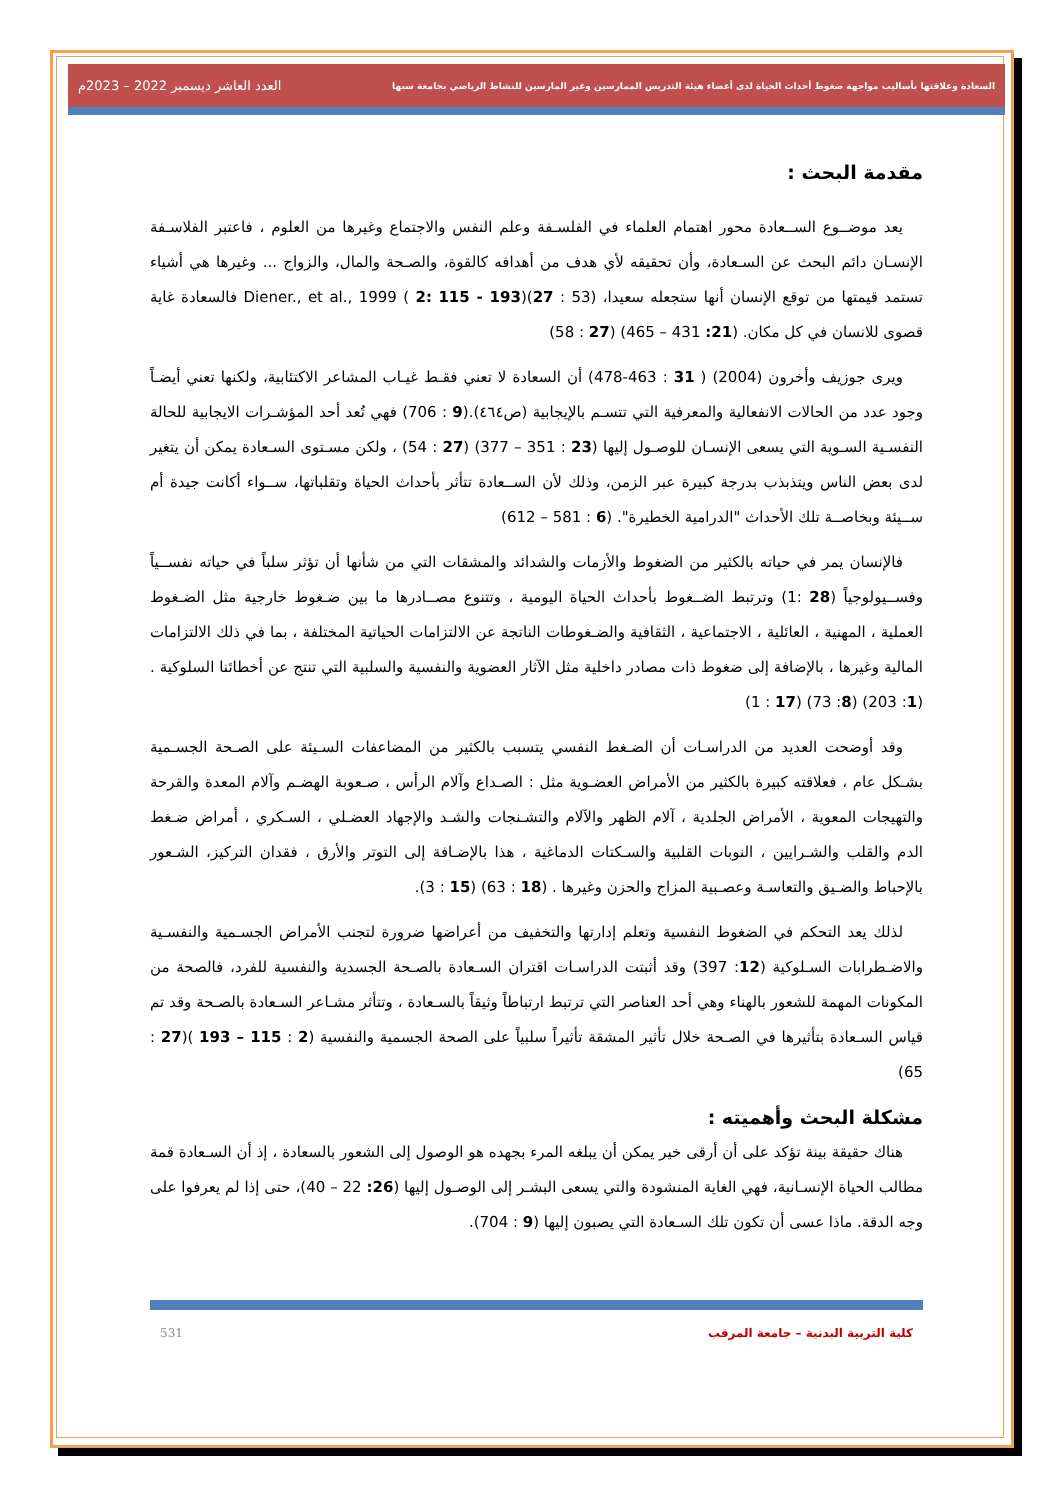السعادة وعلاقتها بأساليب مواجهة ضغوط أحداث الحياة لدى أعضاء هيئة التدريس الممارسين وغير المارسين للنشاط الرياضي بجامعة سبها العدد العاشر ديسمبر 2022 – 2023م
مقدمة البحث :
يعد موضــوع الســعادة محور اهتمام العلماء في الفلسـفة وعلم النفس والاجتماع وغيرها من العلوم ، فاعتبر الفلاسـفة الإنسـان دائم البحث عن السـعادة، وأن تحقيقه لأي هدف من أهدافه كالقوة، والصـحة والمال، والزواج ... وغيرها هي أشياء تستمد قيمتها من توقع الإنسان أنها ستجعله سعيدا، Diener., et al., 1999 ( 2: 115 - 193)(27 : 53) فالسعادة غاية قصوى للانسان في كل مكان. (21: 431 – 465) (27 : 58)
ويرى جوزيف وأخرون (2004) ( 31 : 463-478) أن السعادة لا تعني فقـط غيـاب المشاعر الاكتئابية، ولكنها تعني أيضـاً وجود عدد من الحالات الانفعالية والمعرفية التي تتسـم بالإيجابية (ص٤٦٤).(9 : 706) فهي تُعد أحد المؤشـرات الايجابية للحالة النفسـية السـوية التي يسعى الإنسـان للوصـول إليها (23 : 351 – 377) (27 : 54) ، ولكن مسـتوى السـعادة يمكن أن يتغير لدى بعض الناس ويتذبذب بدرجة كبيرة عبر الزمن، وذلك لأن الســعادة تتأثر بأحداث الحياة وتقلباتها، ســواء أكانت جيدة أم ســيئة وبخاصــة تلك الأحداث "الدرامية الخطيرة". (6 : 581 – 612)
فالإنسان يمر في حياته بالكثير من الضغوط والأزمات والشدائد والمشقات التي من شأنها أن تؤثر سلباً في حياته نفســياً وفســيولوجياً (28 :1) وترتبط الضــغوط بأحداث الحياة اليومية ، وتتنوع مصــادرها ما بين ضـغوط خارجية مثل الضـغوط العملية ، المهنية ، العائلية ، الاجتماعية ، الثقافية والضـغوطات الناتجة عن الالتزامات الحياتية المختلفة ، بما في ذلك الالتزامات المالية وغيرها ، بالإضافة إلى ضغوط ذات مصادر داخلية مثل الآثار العضوية والنفسية والسلبية التي تنتج عن أخطائنا السلوكية . (1: 203) (8: 73) (17 : 1)
وقد أوضحت العديد من الدراسـات أن الضـغط النفسي يتسبب بالكثير من المضاعفات السـيئة على الصـحة الجسـمية بشـكل عام ، فعلاقته كبيرة بالكثير من الأمراض العضـوية مثل : الصـداع وآلام الرأس ، صـعوبة الهضـم وآلام المعدة والقرحة والتهيجات المعوية ، الأمراض الجلدية ، آلام الظهر والآلام والتشـنجات والشـد والإجهاد العضـلي ، السـكري ، أمراض ضـغط الدم والقلب والشـرايين ، النوبات القلبية والسـكتات الدماغية ، هذا بالإضـافة إلى التوتر والأرق ، فقدان التركيز، الشـعور بالإحباط والضـيق والتعاسـة وعصـبية المزاج والحزن وغيرها . (18 : 63) (15 : 3).
لذلك يعد التحكم في الضغوط النفسية وتعلم إدارتها والتخفيف من أعراضها ضرورة لتجنب الأمراض الجسـمية والنفسـية والاضـطرابات السـلوكية (12: 397) وقد أثبتت الدراسـات اقتران السـعادة بالصـحة الجسدية والنفسية للفرد، فالصحة من المكونات المهمة للشعور بالهناء وهي أحد العناصر التي ترتبط ارتباطاً وثيقاً بالسـعادة ، وتتأثر مشـاعر السـعادة بالصـحة وقد تم قياس السـعادة بتأثيرها في الصـحة خلال تأثير المشقة تأثيراً سلبياً على الصحة الجسمية والنفسية (2 : 115 – 193 )(27 : 65)
مشكلة البحث وأهميته :
هناك حقيقة بينة تؤكد على أن أرقى خير يمكن أن يبلغه المرء بجهده هو الوصول إلى الشعور بالسعادة ، إذ أن السـعادة قمة مطالب الحياة الإنسـانية، فهي الغاية المنشودة والتي يسعى البشـر إلى الوصـول إليها (26: 22 – 40)، حتى إذا لم يعرفوا على وجه الدقة. ماذا عسى أن تكون تلك السـعادة التي يصبون إليها (9 : 704).
كلية التربية البدنية – جامعة المرقب 531